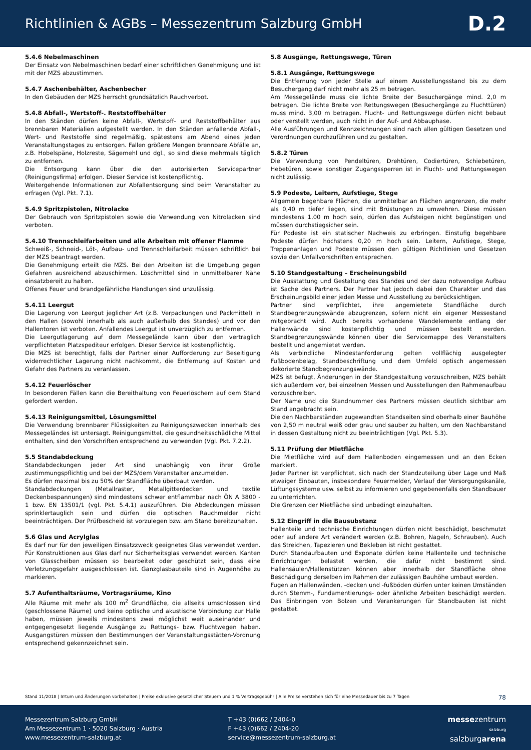Richtlinien & AGBs – Messezentrum Salzburg GmbH
D.2
5.4.6 Nebelmaschinen
Der Einsatz von Nebelmaschinen bedarf einer schriftlichen Genehmigung und ist mit der MZS abzustimmen.
5.4.7 Aschenbehälter, Aschenbecher
In den Gebäuden der MZS herrscht grundsätzlich Rauchverbot.
5.4.8 Abfall-, Wertstoff-. Reststoffbehälter
In den Ständen dürfen keine Abfall-, Wertstoff- und Reststoffbehälter aus brennbaren Materialien aufgestellt werden. In den Ständen anfallende Abfall-, Wert- und Reststoffe sind regelmäßig, spätestens am Abend eines jeden Veranstaltungstages zu entsorgen. Fallen größere Mengen brennbare Abfälle an, z.B. Hobelspäne, Holzreste, Sägemehl und dgl., so sind diese mehrmals täglich zu entfernen.
Die Entsorgung kann über die den autorisierten Servicepartner (Reinigungsfirma) erfolgen. Dieser Service ist kostenpflichtig.
Weitergehende Informationen zur Abfallentsorgung sind beim Veranstalter zu erfragen (Vgl. Pkt. 7.1).
5.4.9 Spritzpistolen, Nitrolacke
Der Gebrauch von Spritzpistolen sowie die Verwendung von Nitrolacken sind verboten.
5.4.10 Trennschleifarbeiten und alle Arbeiten mit offener Flamme
Schweiß-, Schneid-, Löt-, Aufbau- und Trennschleifarbeit müssen schriftlich bei der MZS beantragt werden.
Die Genehmigung erteilt die MZS. Bei den Arbeiten ist die Umgebung gegen Gefahren ausreichend abzuschirmen. Löschmittel sind in unmittelbarer Nähe einsatzbereit zu halten.
Offenes Feuer und brandgefährliche Handlungen sind unzulässig.
5.4.11 Leergut
Die Lagerung von Leergut jeglicher Art (z.B. Verpackungen und Packmittel) in den Hallen (sowohl innerhalb als auch außerhalb des Standes) und vor den Hallentoren ist verboten. Anfallendes Leergut ist unverzüglich zu entfernen.
Die Leergutlagerung auf dem Messegelände kann über den vertraglich verpflichteten Platzspediteur erfolgen. Dieser Service ist kostenpflichtig.
Die MZS ist berechtigt, falls der Partner einer Aufforderung zur Beseitigung widerrechtlicher Lagerung nicht nachkommt, die Entfernung auf Kosten und Gefahr des Partners zu veranlassen.
5.4.12 Feuerlöscher
In besonderen Fällen kann die Bereithaltung von Feuerlöschern auf dem Stand gefordert werden.
5.4.13 Reinigungsmittel, Lösungsmittel
Die Verwendung brennbarer Flüssigkeiten zu Reinigungszwecken innerhalb des Messegeländes ist untersagt. Reinigungsmittel, die gesundheitsschädliche Mittel enthalten, sind den Vorschriften entsprechend zu verwenden (Vgl. Pkt. 7.2.2).
5.5 Standabdeckung
Standabdeckungen jeder Art sind unabhängig von ihrer Größe zustimmungspflichtig und bei der MZS/dem Veranstalter anzumelden.
Es dürfen maximal bis zu 50% der Standfläche überbaut werden.
Standabdeckungen (Metallraster, Metallgitterdecken und textile Deckenbespannungen) sind mindestens schwer entflammbar nach ÖN A 3800 - 1 bzw. EN 13501/1 (vgl. Pkt. 5.4.1) auszuführen. Die Abdeckungen müssen sprinklertauglich sein und dürfen die optischen Rauchmelder nicht beeinträchtigen. Der Prüfbescheid ist vorzulegen bzw. am Stand bereitzuhalten.
5.6 Glas und Acrylglas
Es darf nur für den jeweiligen Einsatzzweck geeignetes Glas verwendet werden. Für Konstruktionen aus Glas darf nur Sicherheitsglas verwendet werden. Kanten von Glasscheiben müssen so bearbeitet oder geschützt sein, dass eine Verletzungsgefahr ausgeschlossen ist. Ganzglasbauteile sind in Augenhöhe zu markieren.
5.7 Aufenthaltsräume, Vortragsräume, Kino
Alle Räume mit mehr als 100 m<sup>2</sup> Grundfläche, die allseits umschlossen sind (geschlossene Räume) und keine optische und akustische Verbindung zur Halle haben, müssen jeweils mindestens zwei möglichst weit auseinander und entgegengesetzt liegende Ausgänge zu Rettungs- bzw. Fluchtwegen haben. Ausgangstüren müssen den Bestimmungen der Veranstaltungsstätten-Vordnung entsprechend gekennzeichnet sein.
5.8 Ausgänge, Rettungswege, Türen
5.8.1 Ausgänge, Rettungswege
Die Entfernung von jeder Stelle auf einem Ausstellungsstand bis zu dem Besuchergang darf nicht mehr als 25 m betragen.
Am Messegelände muss die lichte Breite der Besuchergänge mind. 2,0 m betragen. Die lichte Breite von Rettungswegen (Besuchergänge zu Fluchttüren) muss mind. 3,00 m betragen. Flucht- und Rettungswege dürfen nicht bebaut oder verstellt werden, auch nicht in der Auf- und Abbauphase.
Alle Ausführungen und Kennzeichnungen sind nach allen gültigen Gesetzen und Verordnungen durchzuführen und zu gestalten.
5.8.2 Türen
Die Verwendung von Pendeltüren, Drehtüren, Codiertüren, Schiebetüren, Hebetüren, sowie sonstiger Zugangssperren ist in Flucht- und Rettungswegen nicht zulässig.
5.9 Podeste, Leitern, Aufstiege, Stege
Allgemein begehbare Flächen, die unmittelbar an Flächen angrenzen, die mehr als 0,40 m tiefer liegen, sind mit Brüstungen zu umwehren. Diese müssen mindestens 1,00 m hoch sein, dürfen das Aufsteigen nicht begünstigen und müssen durchstiegsicher sein.
Für Podeste ist ein statischer Nachweis zu erbringen. Einstufig begehbare Podeste dürfen höchstens 0,20 m hoch sein. Leitern, Aufstiege, Stege, Treppenanlagen und Podeste müssen den gültigen Richtlinien und Gesetzen sowie den Unfallvorschriften entsprechen.
5.10 Standgestaltung – Erscheinungsbild
Die Ausstattung und Gestaltung des Standes und der dazu notwendige Aufbau ist Sache des Partners. Der Partner hat jedoch dabei den Charakter und das Erscheinungsbild einer jeden Messe und Ausstellung zu berücksichtigen.
Partner sind verpflichtet, ihre angemietete Standfläche durch Standbegrenzungswände abzugrenzen, sofern nicht ein eigener Messestand mitgebracht wird. Auch bereits vorhandene Wandelemente entlang der Hallenwände sind kostenpflichtig und müssen bestellt werden. Standbegrenzungswände können über die Servicemappe des Veranstalters bestellt und angemietet werden.
Als verbindliche Mindestanforderung gelten vollflächig ausgelegter Fußbodenbelag, Standbeschriftung und dem Umfeld optisch angemessen dekorierte Standbegrenzungswände.
MZS ist befugt, Änderungen in der Standgestaltung vorzuschreiben, MZS behält sich außerdem vor, bei einzelnen Messen und Ausstellungen den Rahmenaufbau vorzuschreiben.
Der Name und die Standnummer des Partners müssen deutlich sichtbar am Stand angebracht sein.
Die den Nachbarständen zugewandten Standseiten sind oberhalb einer Bauhöhe von 2,50 m neutral weiß oder grau und sauber zu halten, um den Nachbarstand in dessen Gestaltung nicht zu beeinträchtigen (Vgl. Pkt. 5.3).
5.11 Prüfung der Mietfläche
Die Mietfläche wird auf dem Hallenboden eingemessen und an den Ecken markiert.
Jeder Partner ist verpflichtet, sich nach der Standzuteilung über Lage und Maß etwaiger Einbauten, insbesondere Feuermelder, Verlauf der Versorgungskanäle, Lüftungssysteme usw. selbst zu informieren und gegebenenfalls den Standbauer zu unterrichten.
Die Grenzen der Mietfläche sind unbedingt einzuhalten.
5.12 Eingriff in die Bausubstanz
Hallenteile und technische Einrichtungen dürfen nicht beschädigt, beschmutzt oder auf andere Art verändert werden (z.B. Bohren, Nageln, Schrauben). Auch das Streichen, Tapezieren und Bekleben ist nicht gestattet.
Durch Standaufbauten und Exponate dürfen keine Hallenteile und technische Einrichtungen belastet werden, die dafür nicht bestimmt sind. Hallensäulen/Hallenstützen können aber innerhalb der Standfläche ohne Beschädigung derselben im Rahmen der zulässigen Bauhöhe umbaut werden.
Fugen an Hallenwänden, -decken und -fußböden dürfen unter keinen Umständen durch Stemm-, Fundamentierungs- oder ähnliche Arbeiten beschädigt werden. Das Einbringen von Bolzen und Verankerungen für Standbauten ist nicht gestattet.
Stand 11/2018 | Irrtum und Änderungen vorbehalten | Preise exklusive gesetzlicher Steuern und 1 % Vertragsgebühr | Alle Preise verstehen sich für eine Messedauer bis zu 7 Tagen 78
Messezentrum Salzburg GmbH
Am Messezentrum 1 · 5020 Salzburg · Austria
www.messezentrum-salzburg.at
T +43 (0)662 / 2404-0
F +43 (0)662 / 2404-20
service@messezentrum-salzburg.at
messezentrum
salzburg
salzburgarena